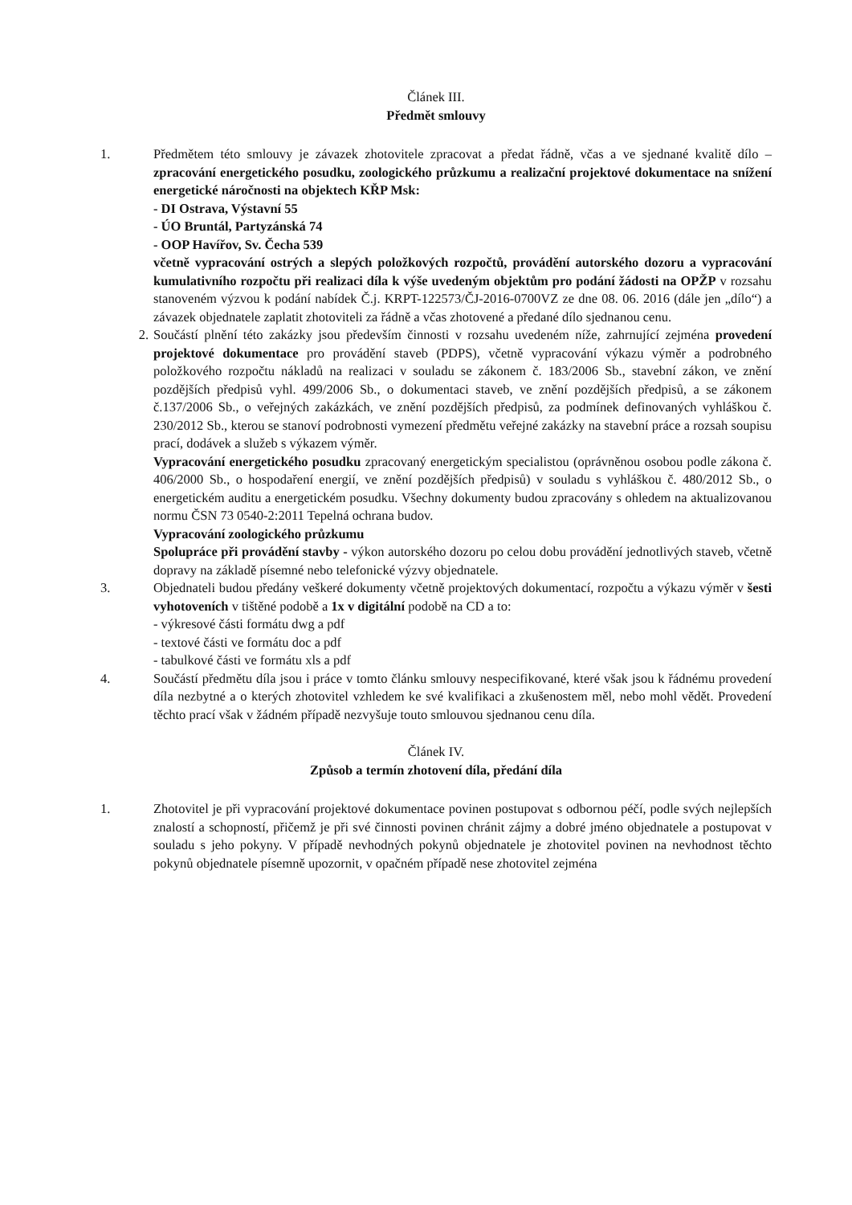Článek III.
Předmět smlouvy
1. Předmětem této smlouvy je závazek zhotovitele zpracovat a předat řádně, včas a ve sjednané kvalitě dílo – zpracování energetického posudku, zoologického průzkumu a realizační projektové dokumentace na snížení energetické náročnosti na objektech KŘP Msk:
- DI Ostrava, Výstavní 55
- ÚO Bruntál, Partyzánská 74
- OOP Havířov, Sv. Čecha 539
včetně vypracování ostrých a slepých položkových rozpočtů, provádění autorského dozoru a vypracování kumulativního rozpočtu při realizaci díla k výše uvedeným objektům pro podání žádosti na OPŽP v rozsahu stanoveném výzvou k podání nabídek Č.j. KRPT-122573/ČJ-2016-0700VZ ze dne 08. 06. 2016 (dále jen „dílo“) a závazek objednatele zaplatit zhotoviteli za řádně a včas zhotovené a předané dílo sjednanou cenu.
2. Součástí plnění této zakázky jsou především činnosti v rozsahu uvedeném níže, zahrnující zejména provedení projektové dokumentace pro provádění staveb (PDPS), včetně vypracování výkazu výměr a podrobného položkového rozpočtu nákladů na realizaci v souladu se zákonem č. 183/2006 Sb., stavební zákon, ve znění pozdějších předpisů vyhl. 499/2006 Sb., o dokumentaci staveb, ve znění pozdějších předpisů, a se zákonem č.137/2006 Sb., o veřejných zakázkách, ve znění pozdějších předpisů, za podmínek definovaných vyhláškou č. 230/2012 Sb., kterou se stanoví podrobnosti vymezení předmětu veřejné zakázky na stavební práce a rozsah soupisu prací, dodávek a služeb s výkazem výměr.
Vypracování energetického posudku zpracovaný energetickým specialistou (oprávněnou osobou podle zákona č. 406/2000 Sb., o hospodaření energií, ve znění pozdějších předpisů) v souladu s vyhláškou č. 480/2012 Sb., o energetickém auditu a energetickém posudku. Všechny dokumenty budou zpracovány s ohledem na aktualizovanou normu ČSN 73 0540-2:2011 Tepelná ochrana budov.
Vypracování zoologického průzkumu
Spolupráce při provádění stavby - výkon autorského dozoru po celou dobu provádění jednotlivých staveb, včetně dopravy na základě písemné nebo telefonické výzvy objednatele.
3. Objednateli budou předány veškeré dokumenty včetně projektových dokumentací, rozpočtu a výkazu výměr v šesti vyhotoveních v tištěné podobě a 1x v digitální podobě na CD a to:
- výkresové části formátu dwg a pdf
- textové části ve formátu doc a pdf
- tabulkové části ve formátu xls a pdf
4. Součástí předmětu díla jsou i práce v tomto článku smlouvy nespecifikované, které však jsou k řádnému provedení díla nezbytné a o kterých zhotovitel vzhledem ke své kvalifikaci a zkušenostem měl, nebo mohl vědět. Provedení těchto prací však v žádném případě nezvyšuje touto smlouvou sjednanou cenu díla.
Článek IV.
Způsob a termín zhotovení díla, předání díla
1. Zhotovitel je při vypracování projektové dokumentace povinen postupovat s odbornou péčí, podle svých nejlepších znalostí a schopností, přičemž je při své činnosti povinen chránit zájmy a dobré jméno objednatele a postupovat v souladu s jeho pokyny. V případě nevhodných pokynů objednatele je zhotovitel povinen na nevhodnost těchto pokynů objednatele písemně upozornit, v opačném případě nese zhotovitel zejména